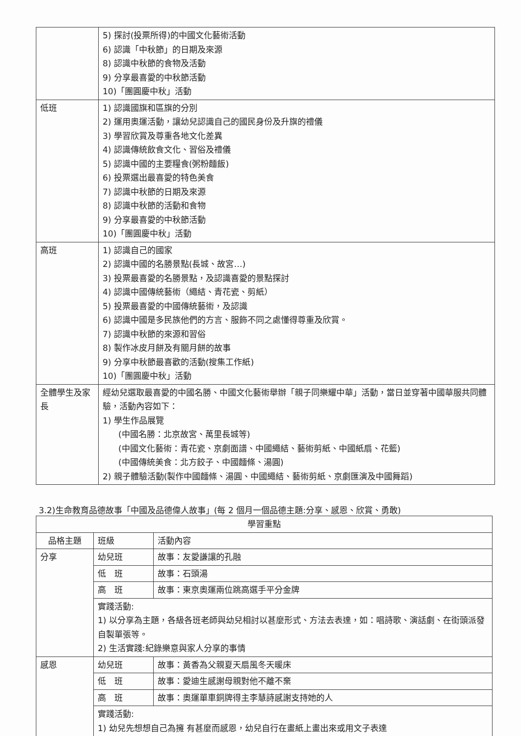| | 5) 探討(投票所得)的中國文化藝術活動 6) 認識「中秋節」的日期及來源 8) 認識中秋節的食物及活動 9) 分享最喜愛的中秋節活動 10)「團圓慶中秋」活動 |
| 低班 | 1) 認識國旗和區旗的分別 2) 運用奧運活動，讓幼兒認識自己的國民身份及升旗的禮儀 3) 學習欣賞及尊重各地文化差異 4) 認識傳統飲食文化、習俗及禮儀 5) 認識中國的主要糧食(粥粉麵飯) 6) 投票選出最喜愛的特色美食 7) 認識中秋節的日期及來源 8) 認識中秋節的活動和食物 9) 分享最喜愛的中秋節活動 10)「團圓慶中秋」活動 |
| 高班 | 1) 認識自己的國家 2) 認識中國的名勝景點(長城、故宮…) 3) 投票最喜愛的名勝景點，及認識喜愛的景點探討 4) 認識中國傳統藝術（繩結、青花瓷、剪紙） 5) 投票最喜愛的中國傳統藝術，及認識 6) 認識中國是多民族他們的方言、服飾不同之處懂得尊重及欣賞。 7) 認識中秋節的來源和習俗 8) 製作冰皮月餅及有關月餅的故事 9) 分享中秋節最喜歡的活動(搜集工作紙) 10)「團圓慶中秋」活動 |
| 全體學生及家長 | 經幼兒選取最喜愛的中國名勝、中國文化藝術舉辦「親子同樂耀中華」活動，當日並穿著中國華服共同體驗，活動內容如下： 1) 學生作品展覽 (中國名勝：北京故宮、萬里長城等) (中國文化藝術：青花瓷、京劇面譜、中國繩結、藝術剪紙、中國紙扇、花籃) (中國傳統美食：北方餃子、中國麵條、湯圓) 2) 親子體驗活動(製作中國麵條、湯圓、中國繩結、藝術剪紙、京劇匯演及中國舞蹈) |
3.2)生命教育品德故事「中國及品德偉人故事」(每 2 個月一個品德主題:分享、感恩、欣賞、勇敢)
| 學習重點 | | |
| --- | --- | --- |
| 品格主題 | 班級 | 活動內容 |
| 分享 | 幼兒班 | 故事：友愛謙讓的孔融 |
| | 低 班 | 故事：石頭湯 |
| | 高 班 | 故事：東京奧運兩位跳高選手平分金牌 |
| | 實踐活動: 1) 以分享為主題，各級各班老師與幼兒相討以甚麼形式、方法去表達，如：唱詩歌、演話劇、在街頭派發自製單張等。 2) 生活實踐:紀錄樂意與家人分享的事情 | |
| 感恩 | 幼兒班 | 故事：黃香為父親夏天扇風冬天暖床 |
| | 低 班 | 故事：愛迪生感謝母親對他不離不棄 |
| | 高 班 | 故事：奧運單車銅牌得主李慧詩感謝支持她的人 |
| | 實踐活動: 1) 幼兒先想想自己為擁 有甚麼而感恩，幼兒自行在畫紙上畫出來或用文子表達 | |